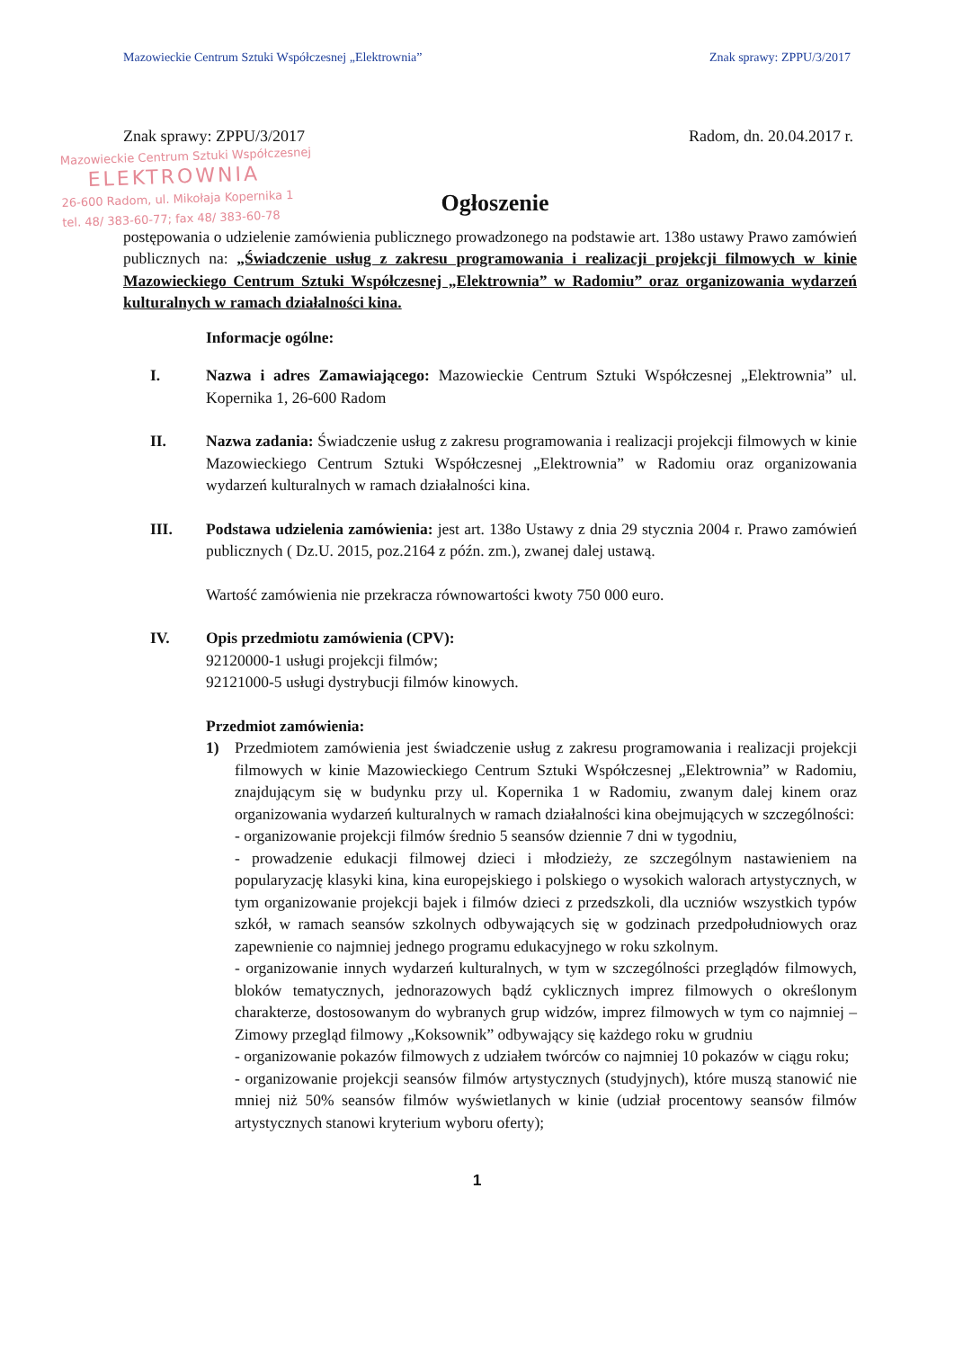Mazowieckie Centrum Sztuki Współczesnej „Elektrownia” Znak sprawy: ZPPU/3/2017
Znak sprawy: ZPPU/3/2017 Radom, dn. 20.04.2017 r.
Mazowieckie Centrum Sztuki Współczesnej
ELEKTROWNIA
26-600 Radom, ul. Mikołaja Kopernika 1
tel. 48/ 383-60-77; fax 48/ 383-60-78
Ogłoszenie
postępowania o udzielenie zamówienia publicznego prowadzonego na podstawie art. 138o ustawy Prawo zamówień publicznych na: „Świadczenie usług z zakresu programowania i realizacji projekcji filmowych w kinie Mazowieckiego Centrum Sztuki Współczesnej „Elektrownia” w Radomiu” oraz organizowania wydarzeń kulturalnych w ramach działalności kina.
Informacje ogólne:
I. Nazwa i adres Zamawiającego: Mazowieckie Centrum Sztuki Współczesnej „Elektrownia” ul. Kopernika 1, 26-600 Radom
II. Nazwa zadania: Świadczenie usług z zakresu programowania i realizacji projekcji filmowych w kinie Mazowieckiego Centrum Sztuki Współczesnej „Elektrownia” w Radomiu oraz organizowania wydarzeń kulturalnych w ramach działalności kina.
III. Podstawa udzielenia zamówienia: jest art. 138o Ustawy z dnia 29 stycznia 2004 r. Prawo zamówień publicznych ( Dz.U. 2015, poz.2164 z późn. zm.), zwanej dalej ustawą.
Wartość zamówienia nie przekracza równowartości kwoty 750 000 euro.
IV. Opis przedmiotu zamówienia (CPV):
92120000-1 usługi projekcji filmów;
92121000-5 usługi dystrybucji filmów kinowych.
Przedmiot zamówienia:
1) Przedmiotem zamówienia jest świadczenie usług z zakresu programowania i realizacji projekcji filmowych w kinie Mazowieckiego Centrum Sztuki Współczesnej „Elektrownia” w Radomiu, znajdującym się w budynku przy ul. Kopernika 1 w Radomiu, zwanym dalej kinem oraz organizowania wydarzeń kulturalnych w ramach działalności kina obejmujących w szczególności:
- organizowanie projekcji filmów średnio 5 seansów dziennie 7 dni w tygodniu,
- prowadzenie edukacji filmowej dzieci i młodzieży, ze szczególnym nastawieniem na popularyzację klasyki kina, kina europejskiego i polskiego o wysokich walorach artystycznych, w tym organizowanie projekcji bajek i filmów dzieci z przedszkoli, dla uczniów wszystkich typów szkół, w ramach seansów szkolnych odbywających się w godzinach przedpołudniowych oraz zapewnienie co najmniej jednego programu edukacyjnego w roku szkolnym.
- organizowanie innych wydarzeń kulturalnych, w tym w szczególności przeglądów filmowych, bloków tematycznych, jednorazowych bądź cyklicznych imprez filmowych o określonym charakterze, dostosowanym do wybranych grup widzów, imprez filmowych w tym co najmniej – Zimowy przegląd filmowy „Koksownik” odbywający się każdego roku w grudniu
- organizowanie pokazów filmowych z udziałem twórców co najmniej 10 pokazów w ciągu roku;
- organizowanie projekcji seansów filmów artystycznych (studyjnych), które muszą stanowić nie mniej niż 50% seansów filmów wyświetlanych w kinie (udział procentowy seansów filmów artystycznych stanowi kryterium wyboru oferty);
1